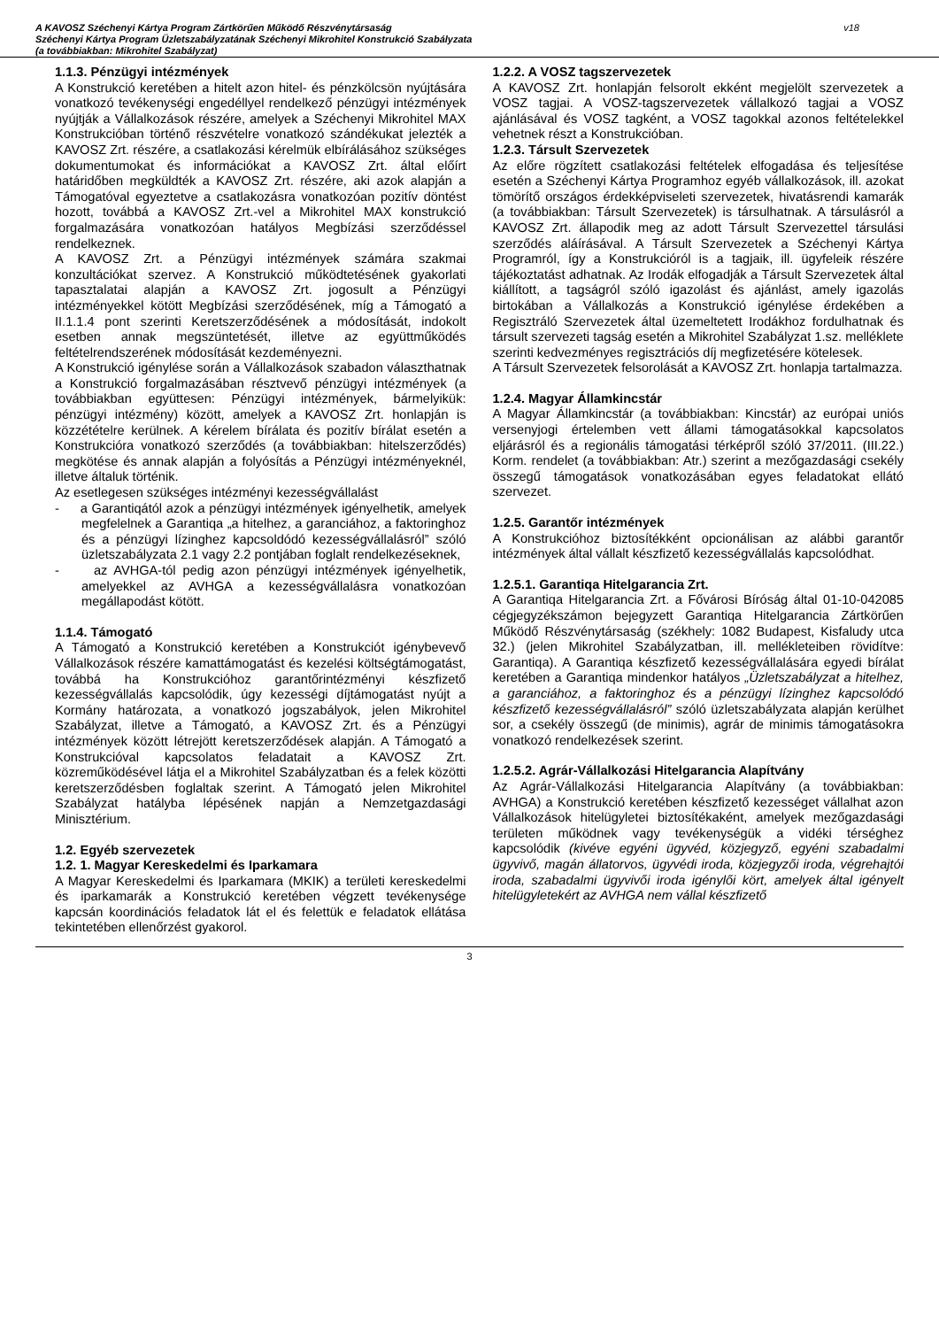A KAVOSZ Széchenyi Kártya Program Zártkörűen Működő Részvénytársaság
Széchenyi Kártya Program Üzletszabályzatának Széchenyi Mikrohitel Konstrukció Szabályzata
(a továbbiakban: Mikrohitel Szabályzat)
v18
1.1.3. Pénzügyi intézmények
A Konstrukció keretében a hitelt azon hitel- és pénzkölcsön nyújtására vonatkozó tevékenységi engedéllyel rendelkező pénzügyi intézmények nyújtják a Vállalkozások részére, amelyek a Széchenyi Mikrohitel MAX Konstrukcióban történő részvételre vonatkozó szándékukat jelezték a KAVOSZ Zrt. részére, a csatlakozási kérelmük elbírálásához szükséges dokumentumokat és információkat a KAVOSZ Zrt. által előírt határidőben megküldték a KAVOSZ Zrt. részére, aki azok alapján a Támogatóval egyeztetve a csatlakozásra vonatkozóan pozitív döntést hozott, továbbá a KAVOSZ Zrt.-vel a Mikrohitel MAX konstrukció forgalmazására vonatkozóan hatályos Megbízási szerződéssel rendelkeznek.
A KAVOSZ Zrt. a Pénzügyi intézmények számára szakmai konzultációkat szervez. A Konstrukció működtetésének gyakorlati tapasztalatai alapján a KAVOSZ Zrt. jogosult a Pénzügyi intézményekkel kötött Megbízási szerződésének, míg a Támogató a II.1.1.4 pont szerinti Keretszerződésének a módosítását, indokolt esetben annak megszüntetését, illetve az együttműködés feltételrendszerének módosítását kezdeményezni.
A Konstrukció igénylése során a Vállalkozások szabadon választhatnak a Konstrukció forgalmazásában résztvevő pénzügyi intézmények (a továbbiakban együttesen: Pénzügyi intézmények, bármelyikük: pénzügyi intézmény) között, amelyek a KAVOSZ Zrt. honlapján is közzétételre kerülnek. A kérelem bírálata és pozitív bírálat esetén a Konstrukcióra vonatkozó szerződés (a továbbiakban: hitelszerződés) megkötése és annak alapján a folyósítás a Pénzügyi intézményeknél, illetve általuk történik.
Az esetlegesen szükséges intézményi kezességvállalást
- a Garantiqától azok a pénzügyi intézmények igényelhetik, amelyek megfelelnek a Garantiqa „a hitelhez, a garanciához, a faktoringhoz és a pénzügyi lízinghez kapcsoldódó kezességvállalásról” szóló üzletszabályzata 2.1 vagy 2.2 pontjában foglalt rendelkezéseknek,
- az AVHGA-tól pedig azon pénzügyi intézmények igényelhetik, amelyekkel az AVHGA a kezességvállalásra vonatkozóan megállapodást kötött.
1.1.4. Támogató
A Támogató a Konstrukció keretében a Konstrukciót igénybevevő Vállalkozások részére kamattámogatást és kezelési költségtámogatást, továbbá ha Konstrukcióhoz garantőrintézményi készfizető kezességvállalás kapcsolódik, úgy kezességi díjtámogatást nyújt a Kormány határozata, a vonatkozó jogszabályok, jelen Mikrohitel Szabályzat, illetve a Támogató, a KAVOSZ Zrt. és a Pénzügyi intézmények között létrejött keretszerződések alapján. A Támogató a Konstrukcióval kapcsolatos feladatait a KAVOSZ Zrt. közreműködésével látja el a Mikrohitel Szabályzatban és a felek közötti keretszerződésben foglaltak szerint. A Támogató jelen Mikrohitel Szabályzat hatályba lépésének napján a Nemzetgazdasági Minisztérium.
1.2. Egyéb szervezetek
1.2. 1. Magyar Kereskedelmi és Iparkamara
A Magyar Kereskedelmi és Iparkamara (MKIK) a területi kereskedelmi és iparkamarák a Konstrukció keretében végzett tevékenysége kapcsán koordinációs feladatok lát el és felettük e feladatok ellátása tekintetében ellenőrzést gyakorol.
1.2.2. A VOSZ tagszervezetek
A KAVOSZ Zrt. honlapján felsorolt ekként megjelölt szervezetek a VOSZ tagjai. A VOSZ-tagszervezetek vállalkozó tagjai a VOSZ ajánlásával és VOSZ tagként, a VOSZ tagokkal azonos feltételekkel vehetnek részt a Konstrukcióban.
1.2.3. Társult Szervezetek
Az előre rögzített csatlakozási feltételek elfogadása és teljesítése esetén a Széchenyi Kártya Programhoz egyéb vállalkozások, ill. azokat tömörítő országos érdekképviseleti szervezetek, hivatásrendi kamarák (a továbbiakban: Társult Szervezetek) is társulhatnak. A társulásról a KAVOSZ Zrt. állapodik meg az adott Társult Szervezettel társulási szerződés aláírásával. A Társult Szervezetek a Széchenyi Kártya Programról, így a Konstrukcióról is a tagjaik, ill. ügyfeleik részére tájékoztatást adhatnak. Az Irodák elfogadják a Társult Szervezetek által kiállított, a tagságról szóló igazolást és ajánlást, amely igazolás birtokában a Vállalkozás a Konstrukció igénylése érdekében a Regisztráló Szervezetek által üzemeltetett Irodákhoz fordulhatnak és társult szervezeti tagság esetén a Mikrohitel Szabályzat 1.sz. melléklete szerinti kedvezményes regisztrációs díj megfizetésére kötelesek.
A Társult Szervezetek felsorolását a KAVOSZ Zrt. honlapja tartalmazza.
1.2.4. Magyar Államkincstár
A Magyar Államkincstár (a továbbiakban: Kincstár) az európai uniós versenyjogi értelemben vett állami támogatásokkal kapcsolatos eljárásról és a regionális támogatási térképről szóló 37/2011. (III.22.) Korm. rendelet (a továbbiakban: Atr.) szerint a mezőgazdasági csekély összegű támogatások vonatkozásában egyes feladatokat ellátó szervezet.
1.2.5. Garantőr intézmények
A Konstrukcióhoz biztosítékként opcionálisan az alábbi garantőr intézmények által vállalt készfizető kezességvállalás kapcsolódhat.
1.2.5.1. Garantiqa Hitelgarancia Zrt.
A Garantiqa Hitelgarancia Zrt. a Fővárosi Bíróság által 01-10-042085 cégjegyzékszámon bejegyzett Garantiqa Hitelgarancia Zártkörűen Működő Részvénytársaság (székhely: 1082 Budapest, Kisfaludy utca 32.) (jelen Mikrohitel Szabályzatban, ill. mellékleteiben rövidítve: Garantiqa). A Garantiqa készfizető kezességvállalására egyedi bírálat keretében a Garantiqa mindenkor hatályos „Üzletszabályzat a hitelhez, a garanciához, a faktoringhoz és a pénzügyi lízinghez kapcsolódó készfizető kezességvállalásról” szóló üzletszabályzata alapján kerülhet sor, a csekély összegű (de minimis), agrár de minimis támogatásokra vonatkozó rendelkezések szerint.
1.2.5.2. Agrár-Vállalkozási Hitelgarancia Alapítvány
Az Agrár-Vállalkozási Hitelgarancia Alapítvány (a továbbiakban: AVHGA) a Konstrukció keretében készfizető kezességet vállalhat azon Vállalkozások hitelügyletei biztosítékaként, amelyek mezőgazdasági területen működnek vagy tevékenységük a vidéki térséghez kapcsolódik (kivéve egyéni ügyvéd, közjegyző, egyéni szabadalmi ügyvivő, magán állatorvos, ügyvédi iroda, közjegyzői iroda, végrehajtói iroda, szabadalmi ügyvivői iroda igénylői kört, amelyek által igényelt hitelügyletekért az AVHGA nem vállal készfizető
3